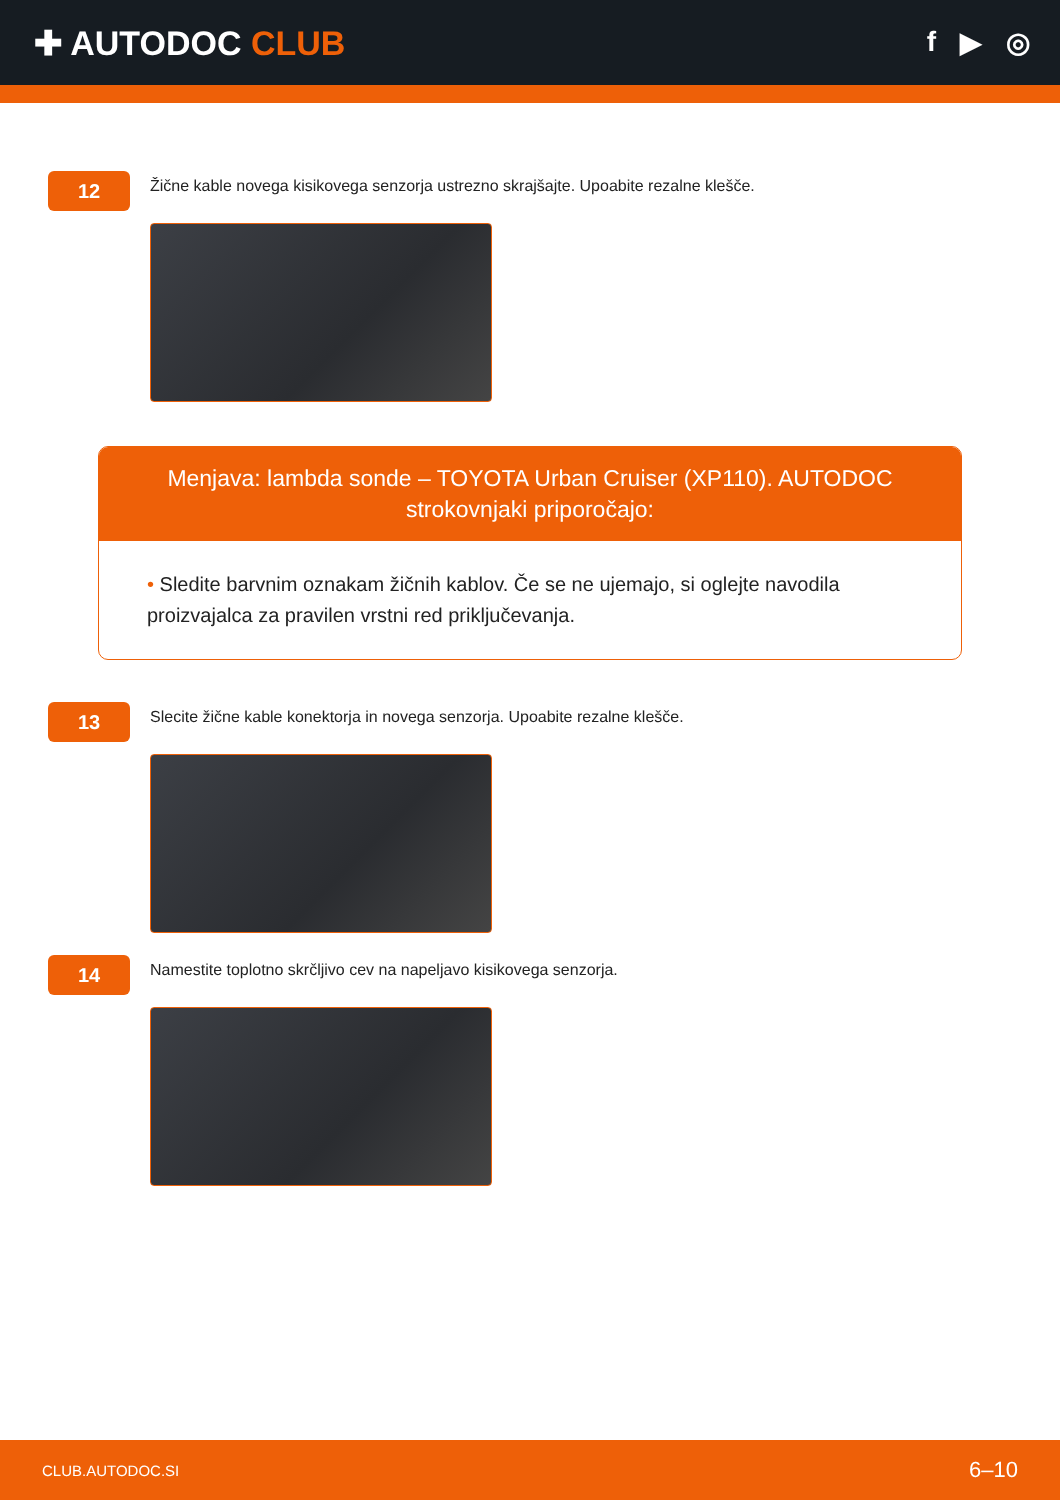✚ AUTODOC CLUB
f ▶ ◎
12
Žične kable novega kisikovega senzorja ustrezno skrajšajte. Upoabite rezalne klešče.
Menjava: lambda sonde – TOYOTA Urban Cruiser (XP110). AUTODOC strokovnjaki priporočajo:
• Sledite barvnim oznakam žičnih kablov. Če se ne ujemajo, si oglejte navodila proizvajalca za pravilen vrstni red priključevanja.
13
Slecite žične kable konektorja in novega senzorja. Upoabite rezalne klešče.
14
Namestite toplotno skrčljivo cev na napeljavo kisikovega senzorja.
CLUB.AUTODOC.SI 6–10